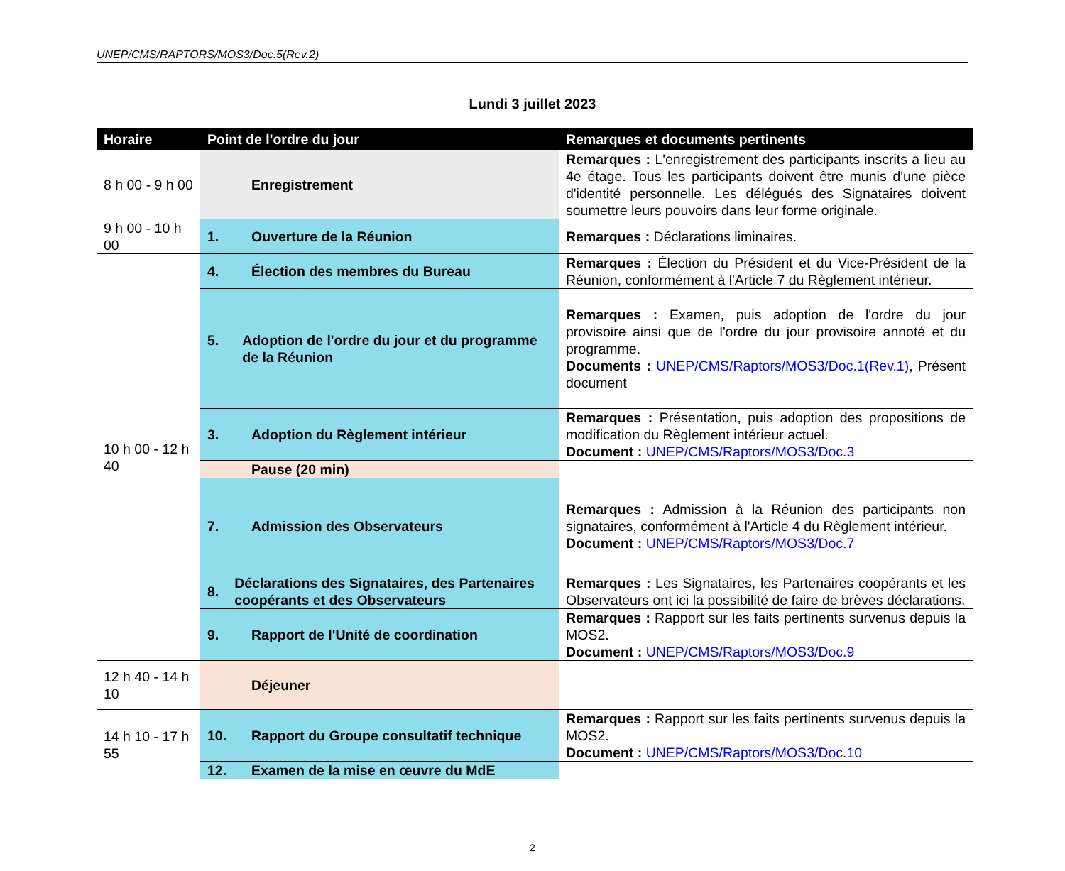UNEP/CMS/RAPTORS/MOS3/Doc.5(Rev.2)
Lundi 3 juillet 2023
| Horaire | Point de l'ordre du jour | Remarques et documents pertinents |
| --- | --- | --- |
| 8 h 00 - 9 h 00 | Enregistrement | Remarques : L'enregistrement des participants inscrits a lieu au 4e étage. Tous les participants doivent être munis d'une pièce d'identité personnelle. Les délégués des Signataires doivent soumettre leurs pouvoirs dans leur forme originale. |
| 9 h 00 - 10 h 00 | 1. Ouverture de la Réunion | Remarques : Déclarations liminaires. |
| 10 h 00 - 12 h 40 | 4. Élection des membres du Bureau | Remarques : Élection du Président et du Vice-Président de la Réunion, conformément à l'Article 7 du Règlement intérieur. |
| | 5. Adoption de l'ordre du jour et du programme de la Réunion | Remarques : Examen, puis adoption de l'ordre du jour provisoire ainsi que de l'ordre du jour provisoire annoté et du programme. Documents : UNEP/CMS/Raptors/MOS3/Doc.1(Rev.1) , Présent document |
| | 3. Adoption du Règlement intérieur | Remarques : Présentation, puis adoption des propositions de modification du Règlement intérieur actuel. Document : UNEP/CMS/Raptors/MOS3/Doc.3 |
| | Pause (20 min) | |
| | 7. Admission des Observateurs | Remarques : Admission à la Réunion des participants non signataires, conformément à l'Article 4 du Règlement intérieur. Document : UNEP/CMS/Raptors/MOS3/Doc.7 |
| | 8. Déclarations des Signataires, des Partenaires coopérants et des Observateurs | Remarques : Les Signataires, les Partenaires coopérants et les Observateurs ont ici la possibilité de faire de brèves déclarations. |
| | 9. Rapport de l'Unité de coordination | Remarques : Rapport sur les faits pertinents survenus depuis la MOS2. Document : UNEP/CMS/Raptors/MOS3/Doc.9 |
| 12 h 40 - 14 h 10 | Déjeuner | |
| 14 h 10 - 17 h 55 | 10. Rapport du Groupe consultatif technique | Remarques : Rapport sur les faits pertinents survenus depuis la MOS2. Document : UNEP/CMS/Raptors/MOS3/Doc.10 |
| | 12. Examen de la mise en œuvre du MdE | |
2